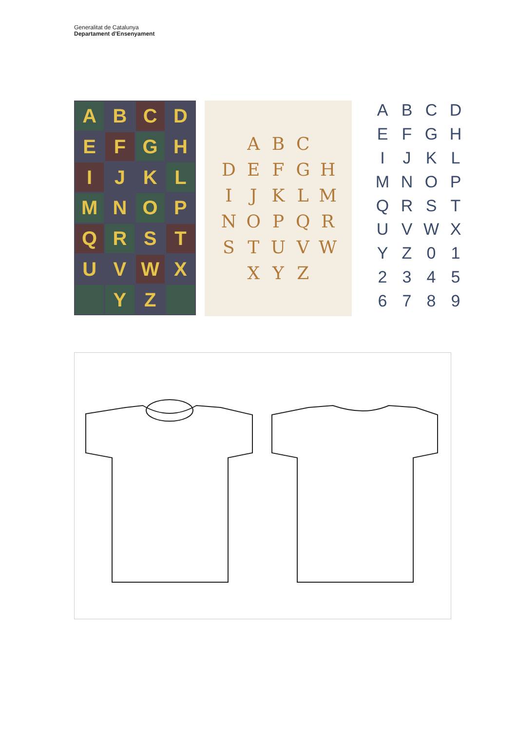Generalitat de Catalunya
Departament d’Ensenyament
A
B
C
D
E
F
G
H
I
J
K
L
M
N
O
P
Q
R
S
T
U
V
W
X
Y
Z
A
B
C
D
E
F
G
H
I
J
K
L
M
N
O
P
Q
R
S
T
U
V
W
X
Y
Z
A
B
C
D
E
F
G
H
I
J
K
L
M
N
O
P
Q
R
S
T
U
V
W
X
Y
Z
0
1
2
3
4
5
6
7
8
9